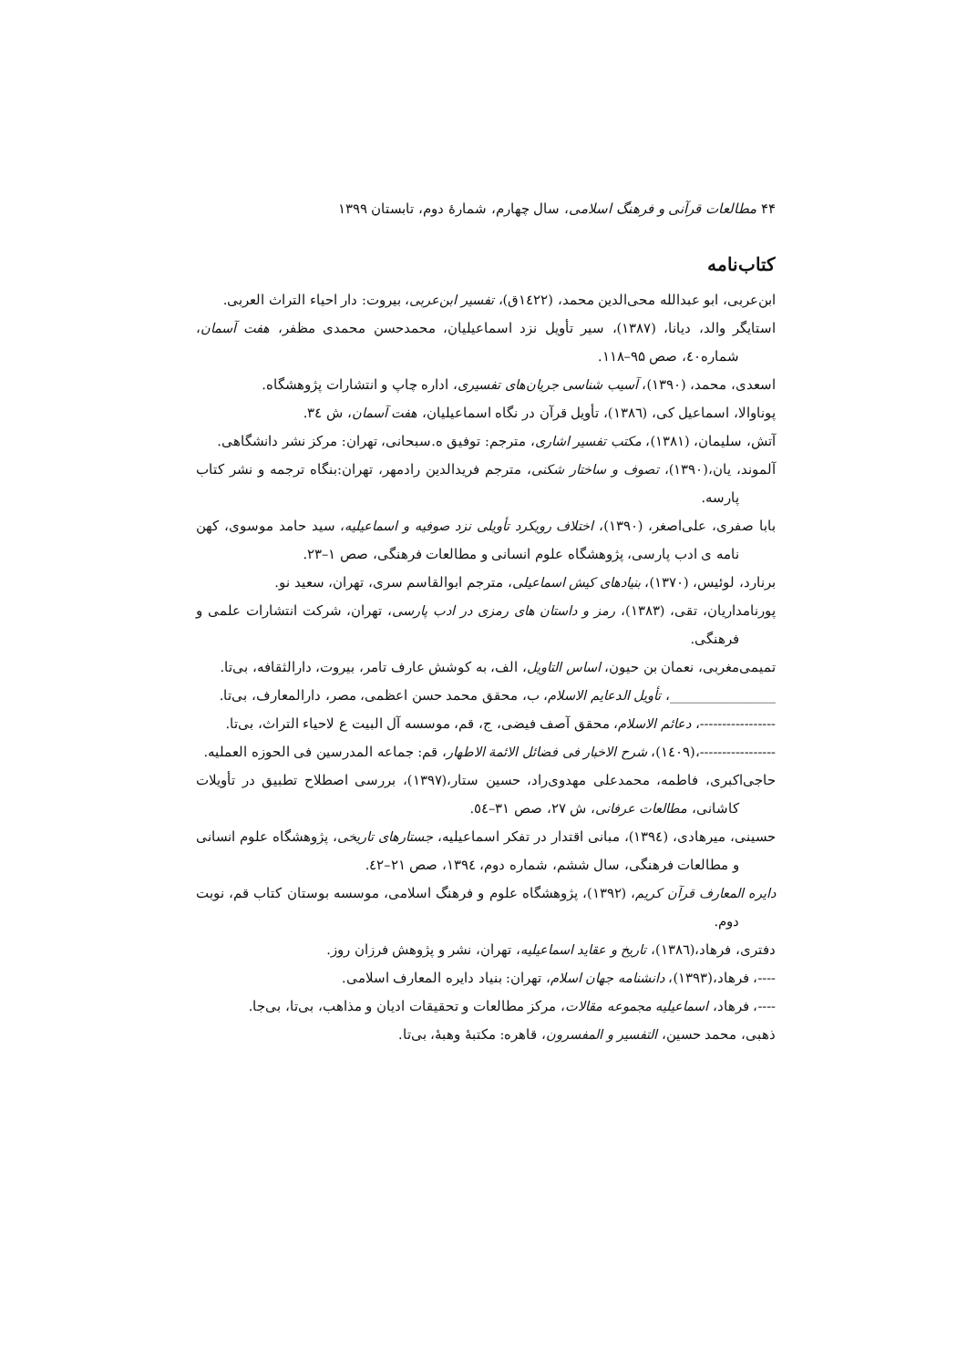۴۴ مطالعات قرآنی و فرهنگ اسلامی، سال چهارم، شمارهٔ دوم، تابستان ۱۳۹۹
کتاب‌نامه
ابن‌عربی، ابو عبدالله محی‌الدین محمد، (۱٤۲۲ق)، تفسیر ابن‌عربی، بیروت: دار احیاء التراث العربی.
استایگر والد، دیانا، (۱۳۸۷)، سیر تأویل نزد اسماعیلیان، محمدحسن محمدی مظفر، هفت آسمان، شماره٤۰، صص ۹۵–۱۱۸.
اسعدی، محمد، (۱۳۹۰)، آسیب شناسی جریان‌های تفسیری، اداره چاپ و انتشارات پژوهشگاه.
پوناوالا، اسماعیل کی، (۱۳۸٦)، تأویل قرآن در نگاه اسماعیلیان، هفت آسمان، ش ۳٤.
آتش، سلیمان، (۱۳۸۱)، مکتب تفسیر اشاری، مترجم: توفیق ه.سبحانی، تهران: مرکز نشر دانشگاهی.
آلموند، یان،(۱۳۹۰)، تصوف و ساختار شکنی، مترجم فریدالدین رادمهر، تهران:بنگاه ترجمه و نشر کتاب پارسه.
بابا صفری، علی‌اصغر، (۱۳۹۰)، اختلاف رویکرد تأویلی نزد صوفیه و اسماعیلیه، سید حامد موسوی، کهن نامه ی ادب پارسی، پژوهشگاه علوم انسانی و مطالعات فرهنگی، صص ۱–۲۳.
برنارد، لوئیس، (۱۳۷۰)، بنیادهای کیش اسماعیلی، مترجم ابوالقاسم سری، تهران، سعید نو.
پورنامداریان، تقی، (۱۳۸۳)، رمز و داستان های رمزی در ادب پارسی، تهران، شرکت انتشارات علمی و فرهنگی.
تمیمی‌مغربی، نعمان بن حیون، اساس التاویل، الف، به کوشش عارف تامر، بیروت، دارالثقافه، بی‌تا.
________________، تأویل الدعایم الاسلام، ب، محقق محمد حسن اعظمی، مصر، دارالمعارف، بی‌تا.
-----------------، دعائم الاسلام، محقق آصف فیضی، ج، قم، موسسه آل البیت ع لاحیاء التراث، بی‌تا.
-----------------،(۱٤۰۹)، شرح الاخبار فی فضائل الائمة الاطهار، قم: جماعه المدرسین فی الحوزه العملیه.
حاجی‌اکبری، فاطمه، محمدعلی مهدوی‌راد، حسین ستار،(۱۳۹۷)، بررسی اصطلاح تطبیق در تأویلات کاشانی، مطالعات عرفانی، ش ۲۷، صص ۳۱–٥٤.
حسینی، میرهادی، (۱۳۹٤)، مبانی اقتدار در تفکر اسماعیلیه، جستارهای تاریخی، پژوهشگاه علوم انسانی و مطالعات فرهنگی، سال ششم، شماره دوم، ۱۳۹٤، صص ۲۱–٤۲.
دایره المعارف قرآن کریم، (۱۳۹۲)، پژوهشگاه علوم و فرهنگ اسلامی، موسسه بوستان کتاب قم، نوبت دوم.
دفتری، فرهاد،(۱۳۸٦)، تاریخ و عقاید اسماعیلیه، تهران، نشر و پژوهش فرزان روز.
----، فرهاد،(۱۳۹۳)، دانشنامه جهان اسلام، تهران: بنیاد دایره المعارف اسلامی.
----، فرهاد، اسماعیلیه مجموعه مقالات، مرکز مطالعات و تحقیقات ادیان و مذاهب، بی‌تا، بی‌جا.
ذهبی، محمد حسین، التفسیر و المفسرون، قاهره: مکتبهٔ وهبهٔ، بی‌تا.